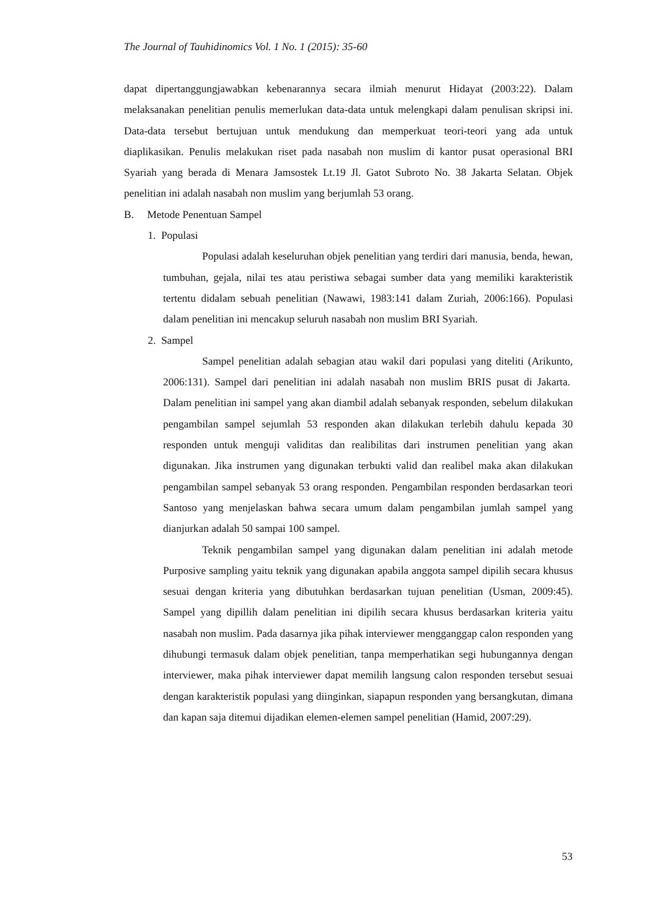The Journal of Tauhidinomics Vol. 1 No. 1 (2015): 35-60
dapat dipertanggungjawabkan kebenarannya secara ilmiah menurut Hidayat (2003:22). Dalam melaksanakan penelitian penulis memerlukan data-data untuk melengkapi dalam penulisan skripsi ini. Data-data tersebut bertujuan untuk mendukung dan memperkuat teori-teori yang ada untuk diaplikasikan. Penulis melakukan riset pada nasabah non muslim di kantor pusat operasional BRI Syariah yang berada di Menara Jamsostek Lt.19 Jl. Gatot Subroto No. 38 Jakarta Selatan. Objek penelitian ini adalah nasabah non muslim yang berjumlah 53 orang.
B. Metode Penentuan Sampel
1. Populasi
Populasi adalah keseluruhan objek penelitian yang terdiri dari manusia, benda, hewan, tumbuhan, gejala, nilai tes atau peristiwa sebagai sumber data yang memiliki karakteristik tertentu didalam sebuah penelitian (Nawawi, 1983:141 dalam Zuriah, 2006:166). Populasi dalam penelitian ini mencakup seluruh nasabah non muslim BRI Syariah.
2. Sampel
Sampel penelitian adalah sebagian atau wakil dari populasi yang diteliti (Arikunto, 2006:131). Sampel dari penelitian ini adalah nasabah non muslim BRIS pusat di Jakarta. Dalam penelitian ini sampel yang akan diambil adalah sebanyak responden, sebelum dilakukan pengambilan sampel sejumlah 53 responden akan dilakukan terlebih dahulu kepada 30 responden untuk menguji validitas dan realibilitas dari instrumen penelitian yang akan digunakan. Jika instrumen yang digunakan terbukti valid dan realibel maka akan dilakukan pengambilan sampel sebanyak 53 orang responden. Pengambilan responden berdasarkan teori Santoso yang menjelaskan bahwa secara umum dalam pengambilan jumlah sampel yang dianjurkan adalah 50 sampai 100 sampel.
Teknik pengambilan sampel yang digunakan dalam penelitian ini adalah metode Purposive sampling yaitu teknik yang digunakan apabila anggota sampel dipilih secara khusus sesuai dengan kriteria yang dibutuhkan berdasarkan tujuan penelitian (Usman, 2009:45). Sampel yang dipillih dalam penelitian ini dipilih secara khusus berdasarkan kriteria yaitu nasabah non muslim. Pada dasarnya jika pihak interviewer mengganggap calon responden yang dihubungi termasuk dalam objek penelitian, tanpa memperhatikan segi hubungannya dengan interviewer, maka pihak interviewer dapat memilih langsung calon responden tersebut sesuai dengan karakteristik populasi yang diinginkan, siapapun responden yang bersangkutan, dimana dan kapan saja ditemui dijadikan elemen-elemen sampel penelitian (Hamid, 2007:29).
53